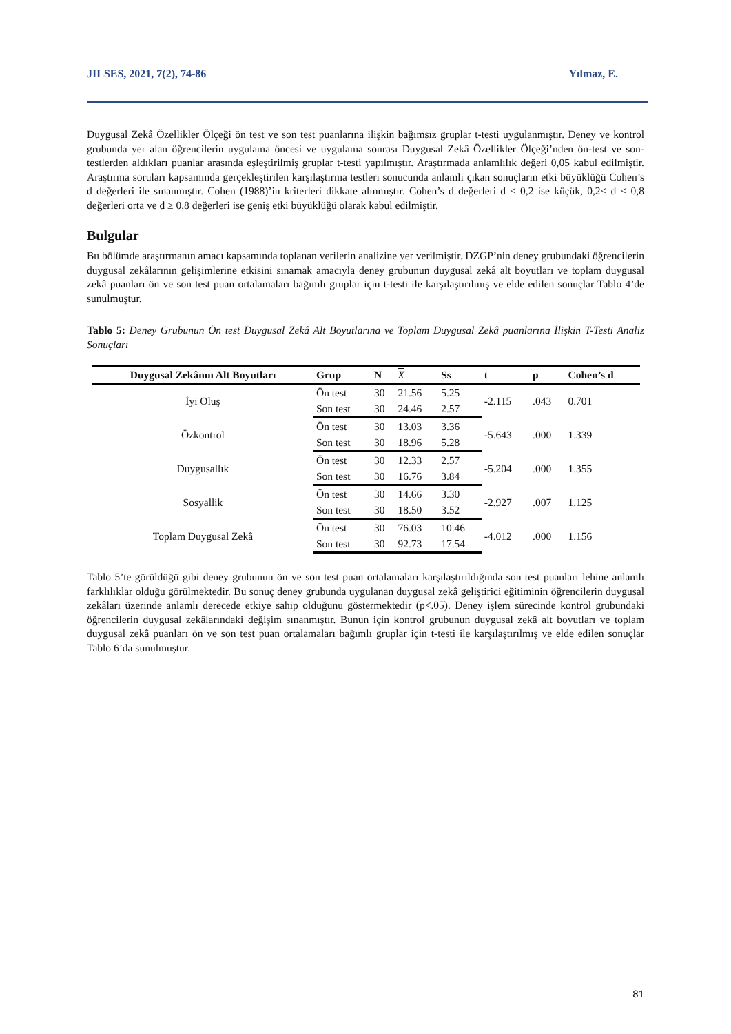JILSES, 2021, 7(2), 74-86 Yılmaz, E.
Duygusal Zekâ Özellikler Ölçeği ön test ve son test puanlarına ilişkin bağımsız gruplar t-testi uygulanmıştır. Deney ve kontrol grubunda yer alan öğrencilerin uygulama öncesi ve uygulama sonrası Duygusal Zekâ Özellikler Ölçeği’nden ön-test ve son-testlerden aldıkları puanlar arasında eşleştirilmiş gruplar t-testi yapılmıştır. Araştırmada anlamlılık değeri 0,05 kabul edilmiştir. Araştırma soruları kapsamında gerçekleştirilen karşılaştırma testleri sonucunda anlamlı çıkan sonuçların etki büyüklüğü Cohen’s d değerleri ile sınanmıştır. Cohen (1988)’in kriterleri dikkate alınmıştır. Cohen’s d değerleri d ≤ 0,2 ise küçük, 0,2< d < 0,8 değerleri orta ve d ≥ 0,8 değerleri ise geniş etki büyüklüğü olarak kabul edilmiştir.
Bulgular
Bu bölümde araştırmanın amacı kapsamında toplanan verilerin analizine yer verilmiştir. DZGP’nin deney grubundaki öğrencilerin duygusal zekâlarının gelişimlerine etkisini sınamak amacıyla deney grubunun duygusal zekâ alt boyutları ve toplam duygusal zekâ puanları ön ve son test puan ortalamaları bağımlı gruplar için t-testi ile karşılaştırılmış ve elde edilen sonuçlar Tablo 4’de sunulmuştur.
Tablo 5: Deney Grubunun Ön test Duygusal Zekâ Alt Boyutlarına ve Toplam Duygusal Zekâ puanlarına İlişkin T-Testi Analiz Sonuçları
| Duygusal Zekânın Alt Boyutları | Grup | N | X | Ss | t | p | Cohen’s d |
| --- | --- | --- | --- | --- | --- | --- | --- |
| İyi Oluş | Ön test | 30 | 21.56 | 5.25 | -2.115 | .043 | 0.701 |
| | Son test | 30 | 24.46 | 2.57 | | | |
| Özkontrol | Ön test | 30 | 13.03 | 3.36 | -5.643 | .000 | 1.339 |
| | Son test | 30 | 18.96 | 5.28 | | | |
| Duygusallık | Ön test | 30 | 12.33 | 2.57 | -5.204 | .000 | 1.355 |
| | Son test | 30 | 16.76 | 3.84 | | | |
| Sosyallik | Ön test | 30 | 14.66 | 3.30 | -2.927 | .007 | 1.125 |
| | Son test | 30 | 18.50 | 3.52 | | | |
| Toplam Duygusal Zekâ | Ön test | 30 | 76.03 | 10.46 | -4.012 | .000 | 1.156 |
| | Son test | 30 | 92.73 | 17.54 | | | |
Tablo 5’te görüldüğü gibi deney grubunun ön ve son test puan ortalamaları karşılaştırıldığında son test puanları lehine anlamlı farklılıklar olduğu görülmektedir. Bu sonuç deney grubunda uygulanan duygusal zekâ geliştirici eğitiminin öğrencilerin duygusal zekâları üzerinde anlamlı derecede etkiye sahip olduğunu göstermektedir (p<.05). Deney işlem sürecinde kontrol grubundaki öğrencilerin duygusal zekâlarındaki değişim sınanmıştır. Bunun için kontrol grubunun duygusal zekâ alt boyutları ve toplam duygusal zekâ puanları ön ve son test puan ortalamaları bağımlı gruplar için t-testi ile karşılaştırılmış ve elde edilen sonuçlar Tablo 6’da sunulmuştur.
81